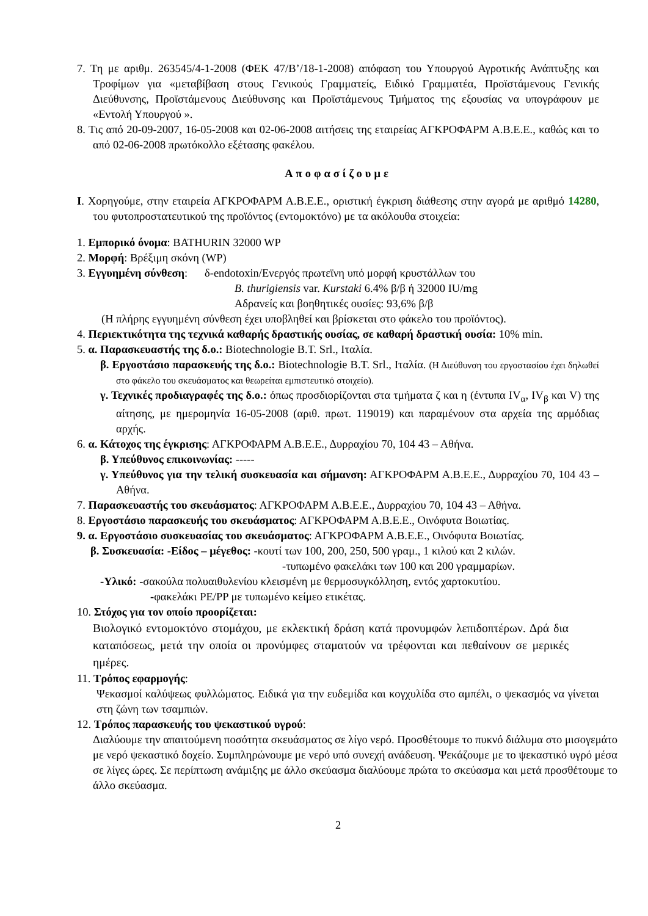7. Τη με αριθμ. 263545/4-1-2008 (ΦΕΚ 47/Β’/18-1-2008) απόφαση του Υπουργού Αγροτικής Ανάπτυξης και Τροφίμων για «μεταβίβαση στους Γενικούς Γραμματείς, Ειδικό Γραμματέα, Προϊστάμενους Γενικής Διεύθυνσης, Προϊστάμενους Διεύθυνσης και Προϊστάμενους Τμήματος της εξουσίας να υπογράφουν με «Εντολή Υπουργού ».
8. Τις από 20-09-2007, 16-05-2008 και 02-06-2008 αιτήσεις της εταιρείας ΑΓΚΡΟΦΑΡΜ Α.Β.Ε.Ε., καθώς και το από 02-06-2008 πρωτόκολλο εξέτασης φακέλου.
Αποφασίζουμε
I. Χορηγούμε, στην εταιρεία ΑΓΚΡΟΦΑΡΜ Α.Β.Ε.Ε., οριστική έγκριση διάθεσης στην αγορά με αριθμό 14280, του φυτοπροστατευτικού της προϊόντος (εντομοκτόνο) με τα ακόλουθα στοιχεία:
1. Εμπορικό όνομα: BATHURIN 32000 WP
2. Μορφή: Βρέξιμη σκόνη (WP)
3. Εγγυημένη σύνθεση: δ-endotoxin/Ενεργός πρωτεϊνη υπό μορφή κρυστάλλων του
B. thurigiensis var. Kurstaki 6.4% β/β ή 32000 IU/mg
Αδρανείς και βοηθητικές ουσίες: 93,6% β/β
(Η πλήρης εγγυημένη σύνθεση έχει υποβληθεί και βρίσκεται στο φάκελο του προϊόντος).
4. Περιεκτικότητα της τεχνικά καθαρής δραστικής ουσίας, σε καθαρή δραστική ουσία: 10% min.
5. α. Παρασκευαστής της δ.ο.: Biotechnologie B.T. Srl., Ιταλία.
β. Εργοστάσιο παρασκευής της δ.ο.: Biotechnologie B.T. Srl., Ιταλία. (Η Διεύθυνση του εργοστασίου έχει δηλωθεί στο φάκελο του σκευάσματος και θεωρείται εμπιστευτικό στοιχείο).
γ. Τεχνικές προδιαγραφές της δ.ο.: όπως προσδιορίζονται στα τμήματα ζ και η (έντυπα IV<sub>α</sub>, IV<sub>β</sub> και V) της αίτησης, με ημερομηνία 16-05-2008 (αριθ. πρωτ. 119019) και παραμένουν στα αρχεία της αρμόδιας αρχής.
6. α. Κάτοχος της έγκρισης: ΑΓΚΡΟΦΑΡΜ Α.Β.Ε.Ε., Δυρραχίου 70, 104 43 – Αθήνα.
β. Υπεύθυνος επικοινωνίας: -----
γ. Υπεύθυνος για την τελική συσκευασία και σήμανση: ΑΓΚΡΟΦΑΡΜ Α.Β.Ε.Ε., Δυρραχίου 70, 104 43 – Αθήνα.
7. Παρασκευαστής του σκευάσματος: ΑΓΚΡΟΦΑΡΜ Α.Β.Ε.Ε., Δυρραχίου 70, 104 43 – Αθήνα.
8. Εργοστάσιο παρασκευής του σκευάσματος: ΑΓΚΡΟΦΑΡΜ Α.Β.Ε.Ε., Οινόφυτα Βοιωτίας.
9. α. Εργοστάσιο συσκευασίας του σκευάσματος: ΑΓΚΡΟΦΑΡΜ Α.Β.Ε.Ε., Οινόφυτα Βοιωτίας.
β. Συσκευασία: -Είδος – μέγεθος: -κουτί των 100, 200, 250, 500 γραμ., 1 κιλού και 2 κιλών.
-τυπωμένο φακελάκι των 100 και 200 γραμμαρίων.
-Υλικό: -σακούλα πολυαιθυλενίου κλεισμένη με θερμοσυγκόλληση, εντός χαρτοκυτίου.
-φακελάκι PE/PP με τυπωμένο κείμεο ετικέτας.
10. Στόχος για τον οποίο προορίζεται:
Βιολογικό εντομοκτόνο στομάχου, με εκλεκτική δράση κατά προνυμφών λεπιδοπτέρων. Δρά δια καταπόσεως, μετά την οποία οι προνύμφες σταματούν να τρέφονται και πεθαίνουν σε μερικές ημέρες.
11. Τρόπος εφαρμογής:
Ψεκασμοί καλύψεως φυλλώματος. Ειδικά για την ευδεμίδα και κογχυλίδα στο αμπέλι, ο ψεκασμός να γίνεται στη ζώνη των τσαμπιών.
12. Τρόπος παρασκευής του ψεκαστικού υγρού:
Διαλύουμε την απαιτούμενη ποσότητα σκευάσματος σε λίγο νερό. Προσθέτουμε το πυκνό διάλυμα στο μισογεμάτο με νερό ψεκαστικό δοχείο. Συμπληρώνουμε με νερό υπό συνεχή ανάδευση. Ψεκάζουμε με το ψεκαστικό υγρό μέσα σε λίγες ώρες. Σε περίπτωση ανάμιξης με άλλο σκεύασμα διαλύουμε πρώτα το σκεύασμα και μετά προσθέτουμε το άλλο σκεύασμα.
2